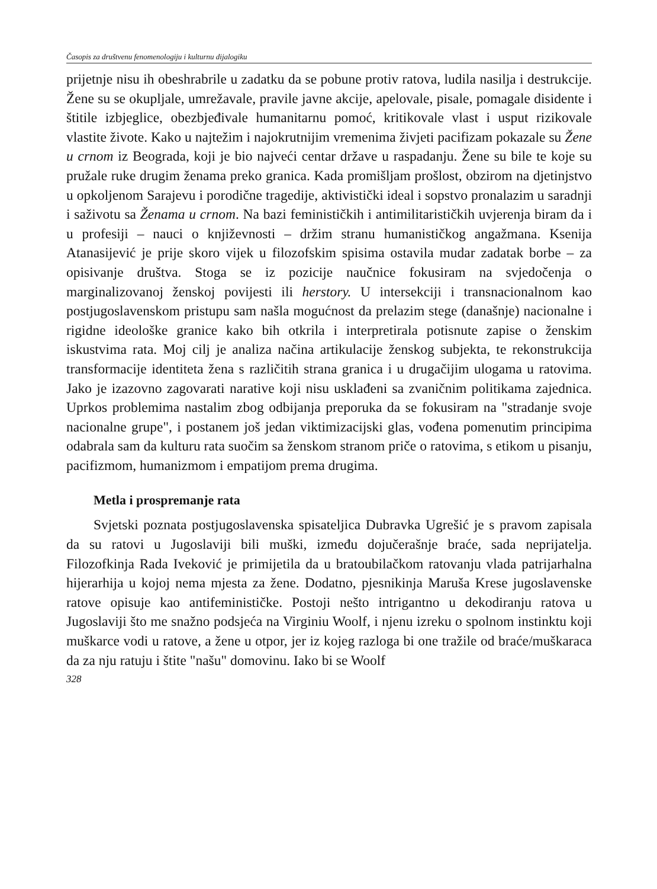Časopis za društvenu fenomenologiju i kulturnu dijalogiku
prijetnje nisu ih obeshrabrile u zadatku da se pobune protiv ratova, ludila nasilja i destrukcije. Žene su se okupljale, umrežavale, pravile javne akcije, apelovale, pisale, pomagale disidente i štitile izbjeglice, obezbjeđivale humanitarnu pomoć, kritikovale vlast i usput rizikovale vlastite živote. Kako u najtežim i najokrutnijim vremenima živjeti pacifizam pokazale su Žene u crnom iz Beograda, koji je bio najveći centar države u raspadanju. Žene su bile te koje su pružale ruke drugim ženama preko granica. Kada promišljam prošlost, obzirom na djetinjstvo u opkoljenom Sarajevu i porodične tragedije, aktivistički ideal i sopstvo pronalazim u saradnji i saživotu sa Ženama u crnom. Na bazi feminističkih i antimilitarističkih uvjerenja biram da i u profesiji – nauci o književnosti – držim stranu humanističkog angažmana. Ksenija Atanasijević je prije skoro vijek u filozofskim spisima ostavila mudar zadatak borbe – za opisivanje društva. Stoga se iz pozicije naučnice fokusiram na svjedočenja o marginalizovanoj ženskoj povijesti ili herstory. U intersekciji i transnacionalnom kao postjugoslavenskom pristupu sam našla mogućnost da prelazim stege (današnje) nacionalne i rigidne ideološke granice kako bih otkrila i interpretirala potisnute zapise o ženskim iskustvima rata. Moj cilj je analiza načina artikulacije ženskog subjekta, te rekonstrukcija transformacije identiteta žena s različitih strana granica i u drugačijim ulogama u ratovima. Jako je izazovno zagovarati narative koji nisu usklađeni sa zvaničnim politikama zajednica. Uprkos problemima nastalim zbog odbijanja preporuka da se fokusiram na "stradanje svoje nacionalne grupe", i postanem još jedan viktimizacijski glas, vođena pomenutim principima odabrala sam da kulturu rata suočim sa ženskom stranom priče o ratovima, s etikom u pisanju, pacifizmom, humanizmom i empatijom prema drugima.
Metla i prospremanje rata
Svjetski poznata postjugoslavenska spisateljica Dubravka Ugrešić je s pravom zapisala da su ratovi u Jugoslaviji bili muški, između dojučerašnje braće, sada neprijatelja. Filozofkinja Rada Iveković je primijetila da u bratoubilačkom ratovanju vlada patrijarhalna hijerarhija u kojoj nema mjesta za žene. Dodatno, pjesnikinja Maruša Krese jugoslavenske ratove opisuje kao antifeminističke. Postoji nešto intrigantno u dekodiranju ratova u Jugoslaviji što me snažno podsjeća na Virginiu Woolf, i njenu izreku o spolnom instinktu koji muškarce vodi u ratove, a žene u otpor, jer iz kojeg razloga bi one tražile od braće/muškaraca da za nju ratuju i štite "našu" domovinu. Iako bi se Woolf
328